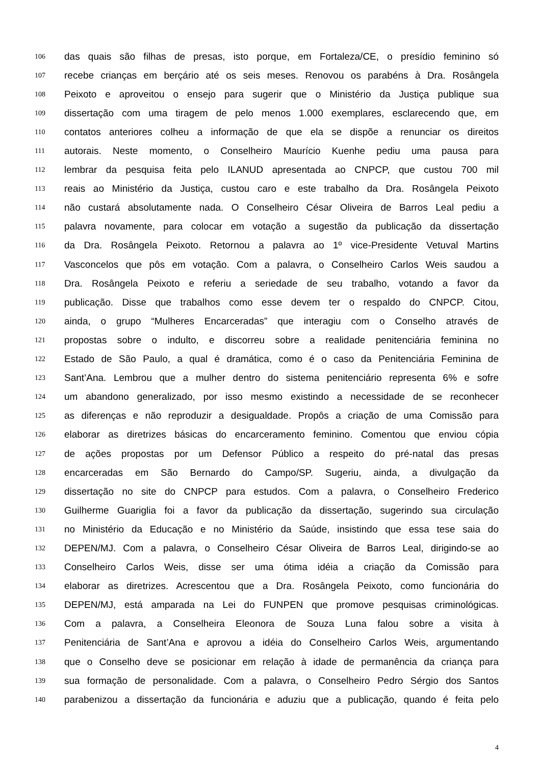106
das quais são filhas de presas, isto porque, em Fortaleza/CE, o presídio feminino só
107
recebe crianças em berçário até os seis meses. Renovou os parabéns à Dra. Rosângela
108
Peixoto e aproveitou o ensejo para sugerir que o Ministério da Justiça publique sua
109
dissertação com uma tiragem de pelo menos 1.000 exemplares, esclarecendo que, em
110
contatos anteriores colheu a informação de que ela se dispõe a renunciar os direitos
111
autorais. Neste momento, o Conselheiro Maurício Kuenhe pediu uma pausa para
112
lembrar da pesquisa feita pelo ILANUD apresentada ao CNPCP, que custou 700 mil
113
reais ao Ministério da Justiça, custou caro e este trabalho da Dra. Rosângela Peixoto
114
não custará absolutamente nada. O Conselheiro César Oliveira de Barros Leal pediu a
115
palavra novamente, para colocar em votação a sugestão da publicação da dissertação
116
da Dra. Rosângela Peixoto. Retornou a palavra ao 1º vice-Presidente Vetuval Martins
117
Vasconcelos que pôs em votação. Com a palavra, o Conselheiro Carlos Weis saudou a
118
Dra. Rosângela Peixoto e referiu a seriedade de seu trabalho, votando a favor da
119
publicação. Disse que trabalhos como esse devem ter o respaldo do CNPCP. Citou,
120
ainda, o grupo “Mulheres Encarceradas” que interagiu com o Conselho através de
121
propostas sobre o indulto, e discorreu sobre a realidade penitenciária feminina no
122
Estado de São Paulo, a qual é dramática, como é o caso da Penitenciária Feminina de
123
Sant’Ana. Lembrou que a mulher dentro do sistema penitenciário representa 6% e sofre
124
um abandono generalizado, por isso mesmo existindo a necessidade de se reconhecer
125
as diferenças e não reproduzir a desigualdade. Propôs a criação de uma Comissão para
126
elaborar as diretrizes básicas do encarceramento feminino. Comentou que enviou cópia
127
de ações propostas por um Defensor Público a respeito do pré-natal das presas
128
encarceradas em São Bernardo do Campo/SP. Sugeriu, ainda, a divulgação da
129
dissertação no site do CNPCP para estudos. Com a palavra, o Conselheiro Frederico
130
Guilherme Guariglia foi a favor da publicação da dissertação, sugerindo sua circulação
131
no Ministério da Educação e no Ministério da Saúde, insistindo que essa tese saia do
132
DEPEN/MJ. Com a palavra, o Conselheiro César Oliveira de Barros Leal, dirigindo-se ao
133
Conselheiro Carlos Weis, disse ser uma ótima idéia a criação da Comissão para
134
elaborar as diretrizes. Acrescentou que a Dra. Rosângela Peixoto, como funcionária do
135
DEPEN/MJ, está amparada na Lei do FUNPEN que promove pesquisas criminológicas.
136
Com a palavra, a Conselheira Eleonora de Souza Luna falou sobre a visita à
137
Penitenciária de Sant’Ana e aprovou a idéia do Conselheiro Carlos Weis, argumentando
138
que o Conselho deve se posicionar em relação à idade de permanência da criança para
139
sua formação de personalidade. Com a palavra, o Conselheiro Pedro Sérgio dos Santos
140
parabenizou a dissertação da funcionária e aduziu que a publicação, quando é feita pelo
4